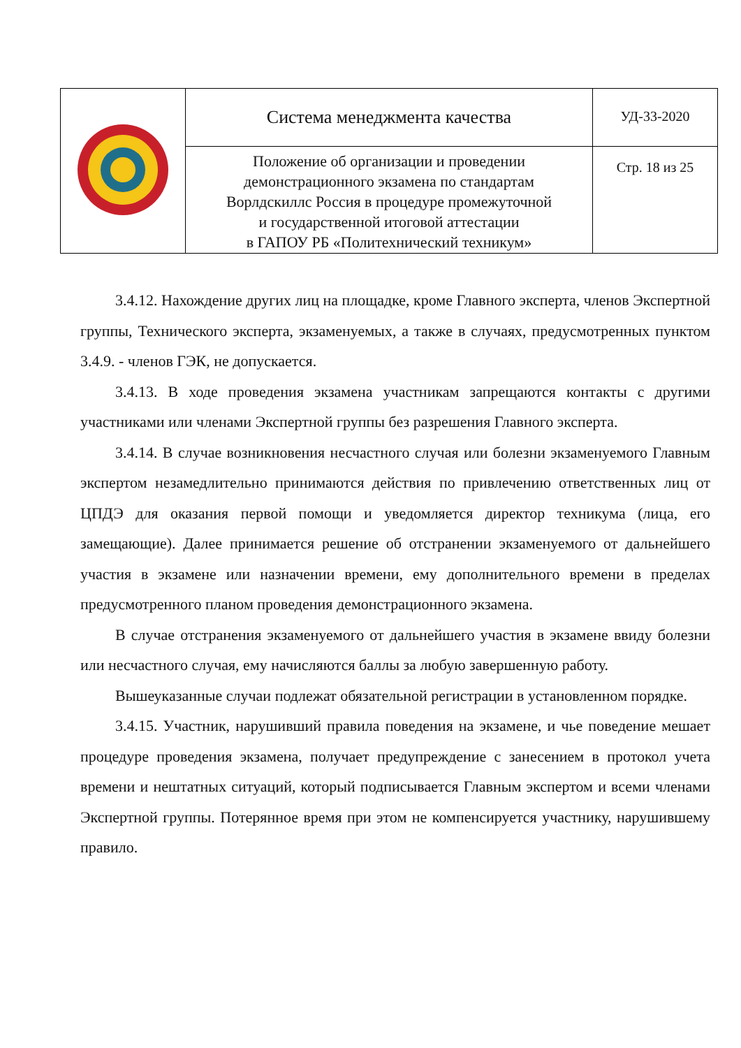| | Система менеджмента качества | УД-33-2020 |
| | Положение об организации и проведении демонстрационного экзамена по стандартам Ворлдскиллс Россия в процедуре промежуточной и государственной итоговой аттестации в ГАПОУ РБ «Политехнический техникум» | Стр. 18 из 25 |
3.4.12. Нахождение других лиц на площадке, кроме Главного эксперта, членов Экспертной группы, Технического эксперта, экзаменуемых, а также в случаях, предусмотренных пунктом 3.4.9. - членов ГЭК, не допускается.
3.4.13. В ходе проведения экзамена участникам запрещаются контакты с другими участниками или членами Экспертной группы без разрешения Главного эксперта.
3.4.14. В случае возникновения несчастного случая или болезни экзаменуемого Главным экспертом незамедлительно принимаются действия по привлечению ответственных лиц от ЦПДЭ для оказания первой помощи и уведомляется директор техникума (лица, его замещающие). Далее принимается решение об отстранении экзаменуемого от дальнейшего участия в экзамене или назначении времени, ему дополнительного времени в пределах предусмотренного планом проведения демонстрационного экзамена.
В случае отстранения экзаменуемого от дальнейшего участия в экзамене ввиду болезни или несчастного случая, ему начисляются баллы за любую завершенную работу.
Вышеуказанные случаи подлежат обязательной регистрации в установленном порядке.
3.4.15. Участник, нарушивший правила поведения на экзамене, и чье поведение мешает процедуре проведения экзамена, получает предупреждение с занесением в протокол учета времени и нештатных ситуаций, который подписывается Главным экспертом и всеми членами Экспертной группы. Потерянное время при этом не компенсируется участнику, нарушившему правило.